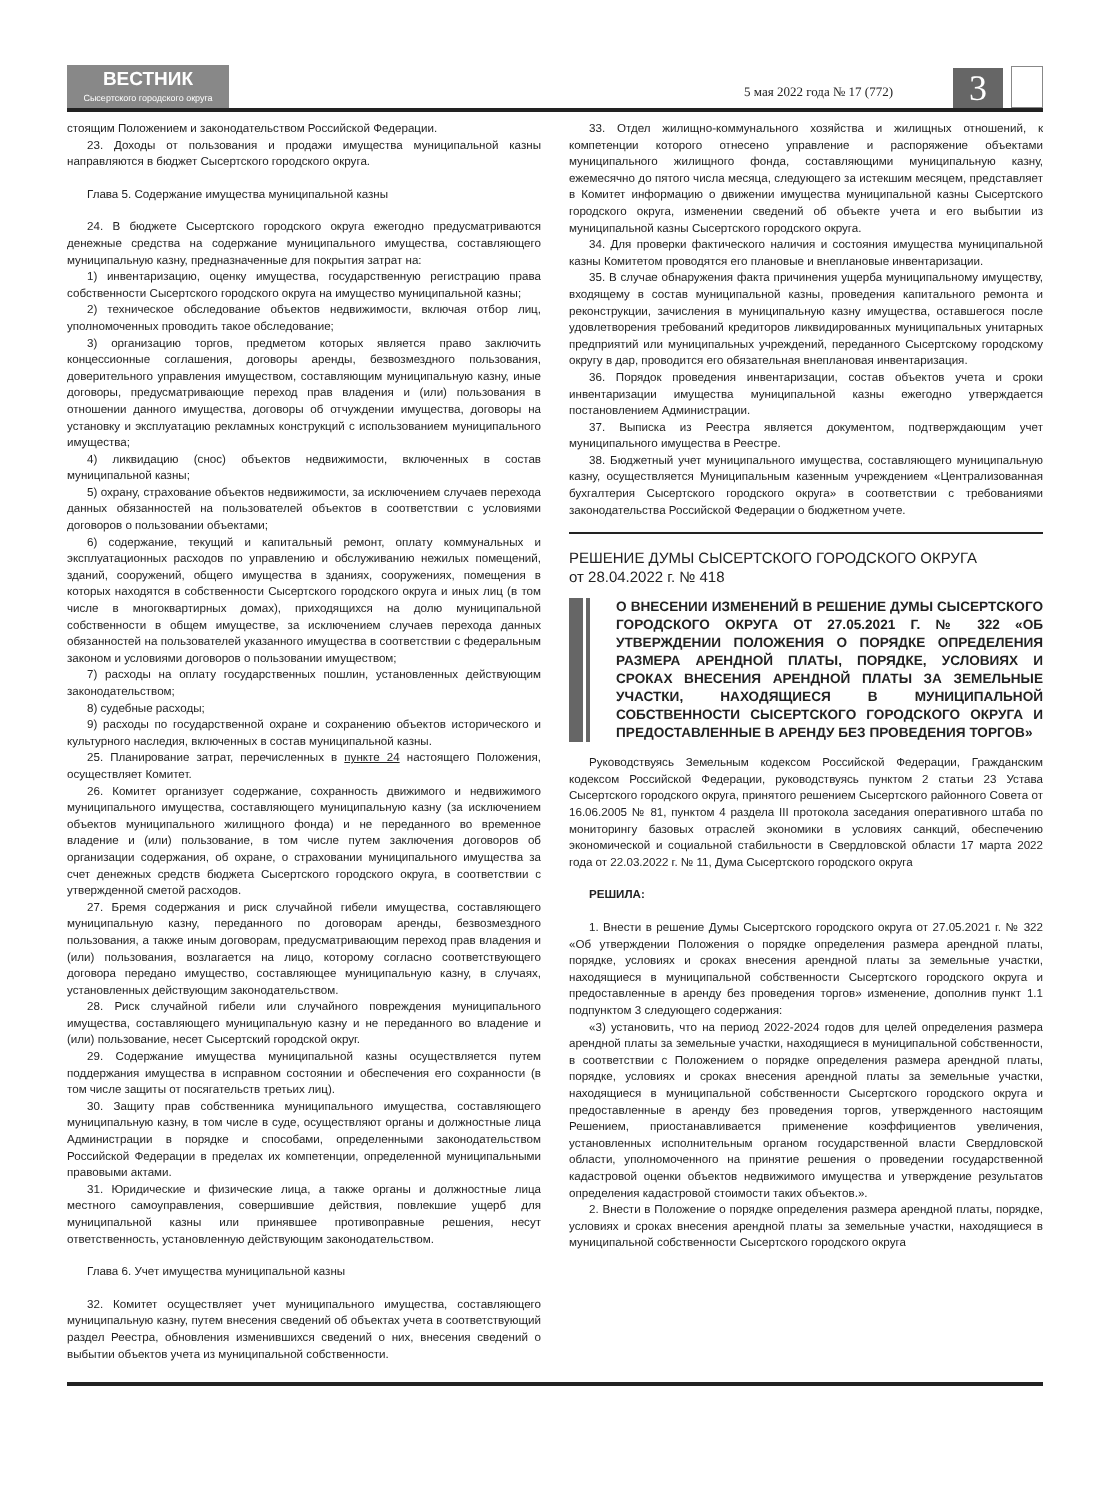ВЕСТНИК
Сысертского городского округа
5 мая 2022 года № 17 (772)
3
стоящим Положением и законодательством Российской Федерации.
23. Доходы от пользования и продажи имущества муниципальной казны направляются в бюджет Сысертского городского округа.
Глава 5. Содержание имущества муниципальной казны
24. В бюджете Сысертского городского округа ежегодно предусматриваются денежные средства на содержание муниципального имущества, составляющего муниципальную казну, предназначенные для покрытия затрат на:
1) инвентаризацию, оценку имущества, государственную регистрацию права собственности Сысертского городского округа на имущество муниципальной казны;
2) техническое обследование объектов недвижимости, включая отбор лиц, уполномоченных проводить такое обследование;
3) организацию торгов, предметом которых является право заключить концессионные соглашения, договоры аренды, безвозмездного пользования, доверительного управления имуществом, составляющим муниципальную казну, иные договоры, предусматривающие переход прав владения и (или) пользования в отношении данного имущества, договоры об отчуждении имущества, договоры на установку и эксплуатацию рекламных конструкций с использованием муниципального имущества;
4) ликвидацию (снос) объектов недвижимости, включенных в состав муниципальной казны;
5) охрану, страхование объектов недвижимости, за исключением случаев перехода данных обязанностей на пользователей объектов в соответствии с условиями договоров о пользовании объектами;
6) содержание, текущий и капитальный ремонт, оплату коммунальных и эксплуатационных расходов по управлению и обслуживанию нежилых помещений, зданий, сооружений, общего имущества в зданиях, сооружениях, помещения в которых находятся в собственности Сысертского городского округа и иных лиц (в том числе в многоквартирных домах), приходящихся на долю муниципальной собственности в общем имуществе, за исключением случаев перехода данных обязанностей на пользователей указанного имущества в соответствии с федеральным законом и условиями договоров о пользовании имуществом;
7) расходы на оплату государственных пошлин, установленных действующим законодательством;
8) судебные расходы;
9) расходы по государственной охране и сохранению объектов исторического и культурного наследия, включенных в состав муниципальной казны.
25. Планирование затрат, перечисленных в пункте 24 настоящего Положения, осуществляет Комитет.
26. Комитет организует содержание, сохранность движимого и недвижимого муниципального имущества, составляющего муниципальную казну (за исключением объектов муниципального жилищного фонда) и не переданного во временное владение и (или) пользование, в том числе путем заключения договоров об организации содержания, об охране, о страховании муниципального имущества за счет денежных средств бюджета Сысертского городского округа, в соответствии с утвержденной сметой расходов.
27. Бремя содержания и риск случайной гибели имущества, составляющего муниципальную казну, переданного по договорам аренды, безвозмездного пользования, а также иным договорам, предусматривающим переход прав владения и (или) пользования, возлагается на лицо, которому согласно соответствующего договора передано имущество, составляющее муниципальную казну, в случаях, установленных действующим законодательством.
28. Риск случайной гибели или случайного повреждения муниципального имущества, составляющего муниципальную казну и не переданного во владение и (или) пользование, несет Сысертский городской округ.
29. Содержание имущества муниципальной казны осуществляется путем поддержания имущества в исправном состоянии и обеспечения его сохранности (в том числе защиты от посягательств третьих лиц).
30. Защиту прав собственника муниципального имущества, составляющего муниципальную казну, в том числе в суде, осуществляют органы и должностные лица Администрации в порядке и способами, определенными законодательством Российской Федерации в пределах их компетенции, определенной муниципальными правовыми актами.
31. Юридические и физические лица, а также органы и должностные лица местного самоуправления, совершившие действия, повлекшие ущерб для муниципальной казны или принявшее противоправные решения, несут ответственность, установленную действующим законодательством.
Глава 6. Учет имущества муниципальной казны
32. Комитет осуществляет учет муниципального имущества, составляющего муниципальную казну, путем внесения сведений об объектах учета в соответствующий раздел Реестра, обновления изменившихся сведений о них, внесения сведений о выбытии объектов учета из муниципальной собственности.
33. Отдел жилищно-коммунального хозяйства и жилищных отношений, к компетенции которого отнесено управление и распоряжение объектами муниципального жилищного фонда, составляющими муниципальную казну, ежемесячно до пятого числа месяца, следующего за истекшим месяцем, представляет в Комитет информацию о движении имущества муниципальной казны Сысертского городского округа, изменении сведений об объекте учета и его выбытии из муниципальной казны Сысертского городского округа.
34. Для проверки фактического наличия и состояния имущества муниципальной казны Комитетом проводятся его плановые и внеплановые инвентаризации.
35. В случае обнаружения факта причинения ущерба муниципальному имуществу, входящему в состав муниципальной казны, проведения капитального ремонта и реконструкции, зачисления в муниципальную казну имущества, оставшегося после удовлетворения требований кредиторов ликвидированных муниципальных унитарных предприятий или муниципальных учреждений, переданного Сысертскому городскому округу в дар, проводится его обязательная внеплановая инвентаризация.
36. Порядок проведения инвентаризации, состав объектов учета и сроки инвентаризации имущества муниципальной казны ежегодно утверждается постановлением Администрации.
37. Выписка из Реестра является документом, подтверждающим учет муниципального имущества в Реестре.
38. Бюджетный учет муниципального имущества, составляющего муниципальную казну, осуществляется Муниципальным казенным учреждением «Централизованная бухгалтерия Сысертского городского округа» в соответствии с требованиями законодательства Российской Федерации о бюджетном учете.
РЕШЕНИЕ ДУМЫ СЫСЕРТСКОГО ГОРОДСКОГО ОКРУГА
от 28.04.2022 г. № 418
О ВНЕСЕНИИ ИЗМЕНЕНИЙ В РЕШЕНИЕ ДУМЫ СЫСЕРТСКОГО ГОРОДСКОГО ОКРУГА ОТ 27.05.2021 Г. № 322 «ОБ УТВЕРЖДЕНИИ ПОЛОЖЕНИЯ О ПОРЯДКЕ ОПРЕДЕЛЕНИЯ РАЗМЕРА АРЕНДНОЙ ПЛАТЫ, ПОРЯДКЕ, УСЛОВИЯХ И СРОКАХ ВНЕСЕНИЯ АРЕНДНОЙ ПЛАТЫ ЗА ЗЕМЕЛЬНЫЕ УЧАСТКИ, НАХОДЯЩИЕСЯ В МУНИЦИПАЛЬНОЙ СОБСТВЕННОСТИ СЫСЕРТСКОГО ГОРОДСКОГО ОКРУГА И ПРЕДОСТАВЛЕННЫЕ В АРЕНДУ БЕЗ ПРОВЕДЕНИЯ ТОРГОВ»
Руководствуясь Земельным кодексом Российской Федерации, Гражданским кодексом Российской Федерации, руководствуясь пунктом 2 статьи 23 Устава Сысертского городского округа, принятого решением Сысертского районного Совета от 16.06.2005 № 81, пунктом 4 раздела III протокола заседания оперативного штаба по мониторингу базовых отраслей экономики в условиях санкций, обеспечению экономической и социальной стабильности в Свердловской области 17 марта 2022 года от 22.03.2022 г. № 11, Дума Сысертского городского округа
РЕШИЛА:
1. Внести в решение Думы Сысертского городского округа от 27.05.2021 г. № 322 «Об утверждении Положения о порядке определения размера арендной платы, порядке, условиях и сроках внесения арендной платы за земельные участки, находящиеся в муниципальной собственности Сысертского городского округа и предоставленные в аренду без проведения торгов» изменение, дополнив пункт 1.1 подпунктом 3 следующего содержания:
«3) установить, что на период 2022-2024 годов для целей определения размера арендной платы за земельные участки, находящиеся в муниципальной собственности, в соответствии с Положением о порядке определения размера арендной платы, порядке, условиях и сроках внесения арендной платы за земельные участки, находящиеся в муниципальной собственности Сысертского городского округа и предоставленные в аренду без проведения торгов, утвержденного настоящим Решением, приостанавливается применение коэффициентов увеличения, установленных исполнительным органом государственной власти Свердловской области, уполномоченного на принятие решения о проведении государственной кадастровой оценки объектов недвижимого имущества и утверждение результатов определения кадастровой стоимости таких объектов.».
2. Внести в Положение о порядке определения размера арендной платы, порядке, условиях и сроках внесения арендной платы за земельные участки, находящиеся в муниципальной собственности Сысертского городского округа